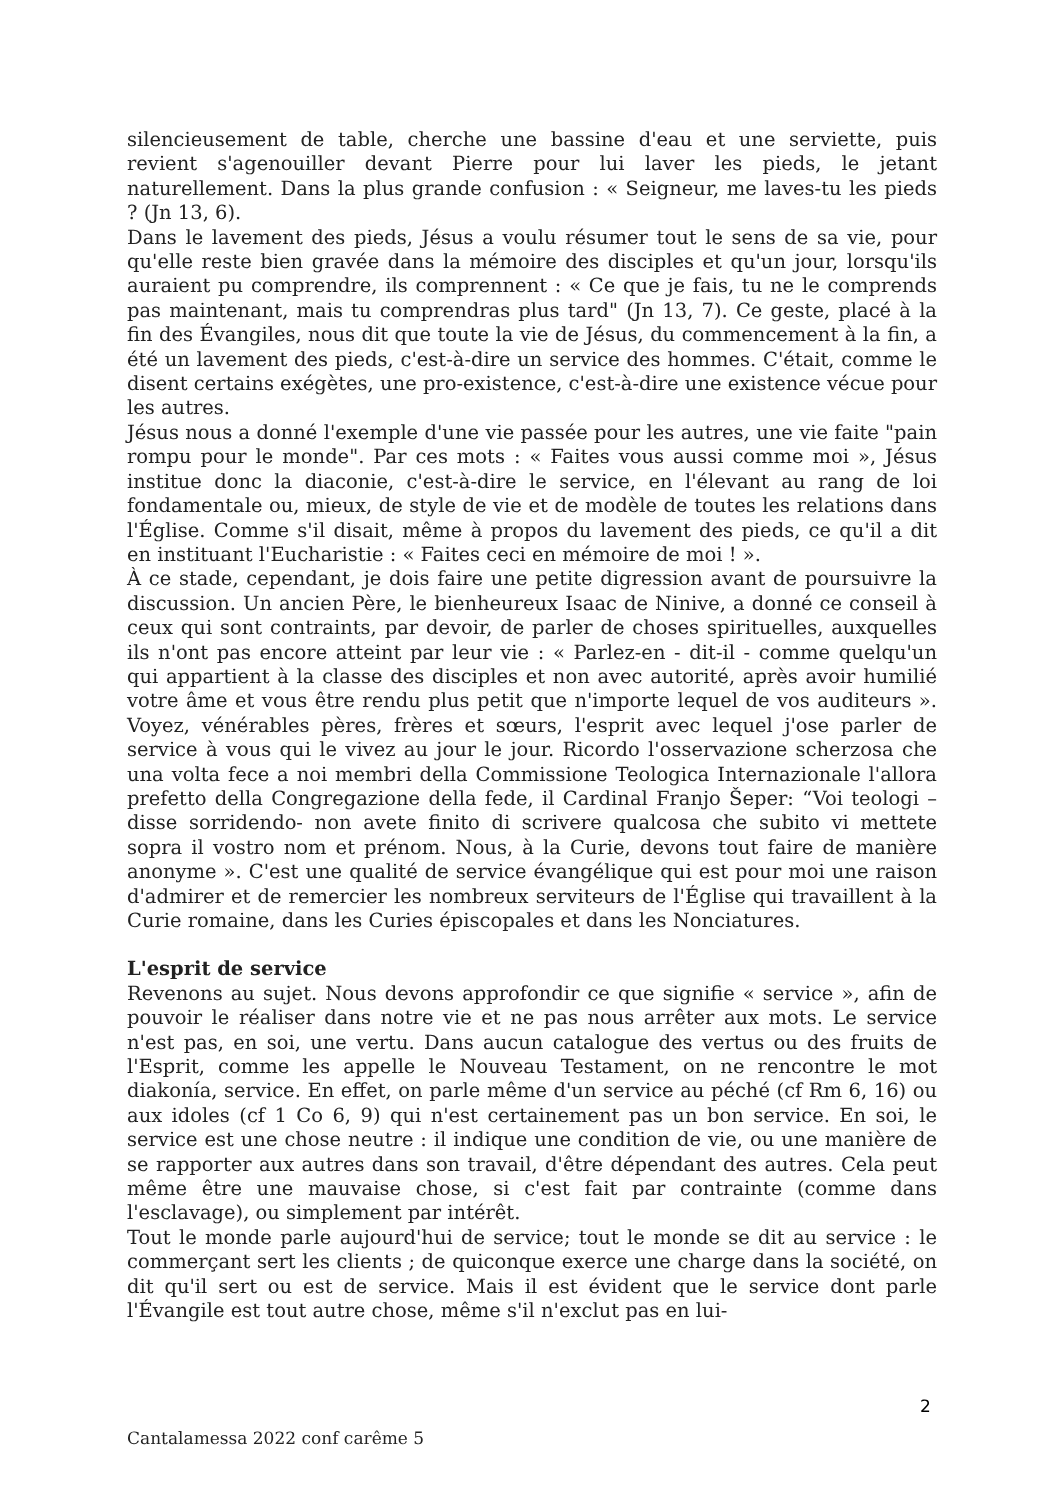silencieusement de table, cherche une bassine d'eau et une serviette, puis revient s'agenouiller devant Pierre pour lui laver les pieds, le jetant naturellement. Dans la plus grande confusion : « Seigneur, me laves-tu les pieds ? (Jn 13, 6).
Dans le lavement des pieds, Jésus a voulu résumer tout le sens de sa vie, pour qu'elle reste bien gravée dans la mémoire des disciples et qu'un jour, lorsqu'ils auraient pu comprendre, ils comprennent : « Ce que je fais, tu ne le comprends pas maintenant, mais tu comprendras plus tard" (Jn 13, 7). Ce geste, placé à la fin des Évangiles, nous dit que toute la vie de Jésus, du commencement à la fin, a été un lavement des pieds, c'est-à-dire un service des hommes. C'était, comme le disent certains exégètes, une pro-existence, c'est-à-dire une existence vécue pour les autres.
Jésus nous a donné l'exemple d'une vie passée pour les autres, une vie faite "pain rompu pour le monde". Par ces mots : « Faites vous aussi comme moi », Jésus institue donc la diaconie, c'est-à-dire le service, en l'élevant au rang de loi fondamentale ou, mieux, de style de vie et de modèle de toutes les relations dans l'Église. Comme s'il disait, même à propos du lavement des pieds, ce qu'il a dit en instituant l'Eucharistie : « Faites ceci en mémoire de moi ! ».
À ce stade, cependant, je dois faire une petite digression avant de poursuivre la discussion. Un ancien Père, le bienheureux Isaac de Ninive, a donné ce conseil à ceux qui sont contraints, par devoir, de parler de choses spirituelles, auxquelles ils n'ont pas encore atteint par leur vie : « Parlez-en - dit-il - comme quelqu'un qui appartient à la classe des disciples et non avec autorité, après avoir humilié votre âme et vous être rendu plus petit que n'importe lequel de vos auditeurs ». Voyez, vénérables pères, frères et sœurs, l'esprit avec lequel j'ose parler de service à vous qui le vivez au jour le jour. Ricordo l'osservazione scherzosa che una volta fece a noi membri della Commissione Teologica Internazionale l'allora prefetto della Congregazione della fede, il Cardinal Franjo Šeper: “Voi teologi –disse sorridendo- non avete finito di scrivere qualcosa che subito vi mettete sopra il vostro nom et prénom. Nous, à la Curie, devons tout faire de manière anonyme ». C'est une qualité de service évangélique qui est pour moi une raison d'admirer et de remercier les nombreux serviteurs de l'Église qui travaillent à la Curie romaine, dans les Curies épiscopales et dans les Nonciatures.
L'esprit de service
Revenons au sujet. Nous devons approfondir ce que signifie « service », afin de pouvoir le réaliser dans notre vie et ne pas nous arrêter aux mots. Le service n'est pas, en soi, une vertu. Dans aucun catalogue des vertus ou des fruits de l'Esprit, comme les appelle le Nouveau Testament, on ne rencontre le mot diakonía, service. En effet, on parle même d'un service au péché (cf Rm 6, 16) ou aux idoles (cf 1 Co 6, 9) qui n'est certainement pas un bon service. En soi, le service est une chose neutre : il indique une condition de vie, ou une manière de se rapporter aux autres dans son travail, d'être dépendant des autres. Cela peut même être une mauvaise chose, si c'est fait par contrainte (comme dans l'esclavage), ou simplement par intérêt.
Tout le monde parle aujourd'hui de service; tout le monde se dit au service : le commerçant sert les clients ; de quiconque exerce une charge dans la société, on dit qu'il sert ou est de service. Mais il est évident que le service dont parle l'Évangile est tout autre chose, même s'il n'exclut pas en lui-
2
Cantalamessa 2022 conf carême 5